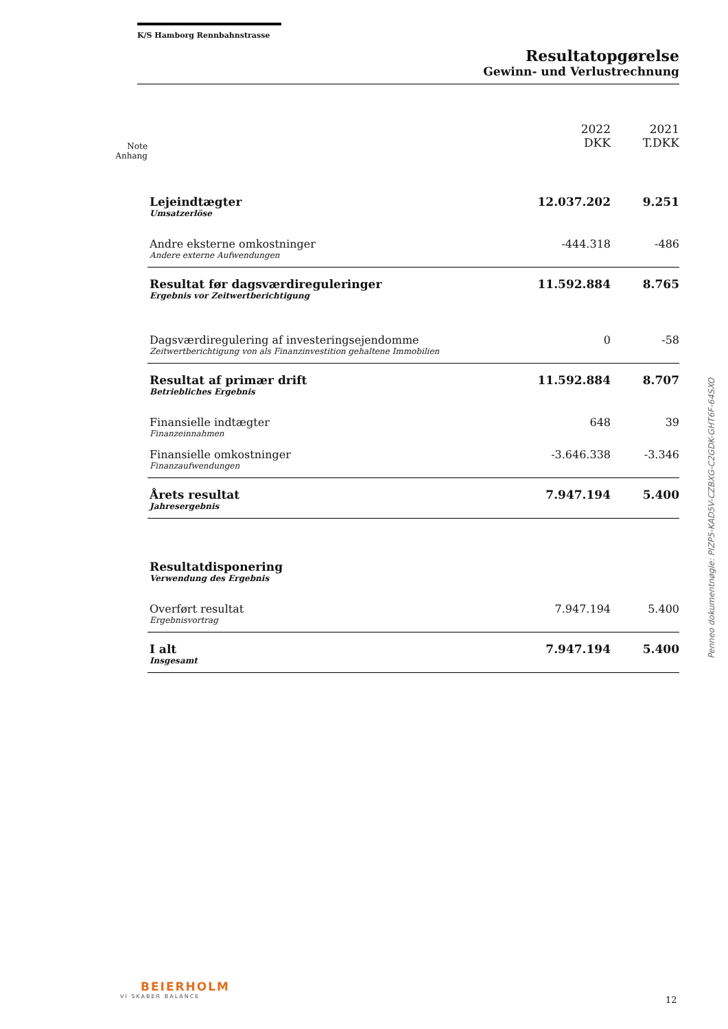K/S Hamborg Rennbahnstrasse
Resultatopgørelse
Gewinn- und Verlustrechnung
| Note Anhang | | 2022 DKK | 2021 T.DKK |
| --- | --- | --- | --- |
| | Lejeindtægter Umsatzerlöse | 12.037.202 | 9.251 |
| | Andre eksterne omkostninger Andere externe Aufwendungen | -444.318 | -486 |
| | Resultat før dagsværdireguleringer Ergebnis vor Zeitwertberichtigung | 11.592.884 | 8.765 |
| | Dagsværdiregulering af investeringsejendomme Zeitwertberichtigung von als Finanzinvestition gehaltene Immobilien | 0 | -58 |
| | Resultat af primær drift Betriebliches Ergebnis | 11.592.884 | 8.707 |
| | Finansielle indtægter Finanzeinnahmen | 648 | 39 |
| | Finansielle omkostninger Finanzaufwendungen | -3.646.338 | -3.346 |
| | Årets resultat Jahresergebnis | 7.947.194 | 5.400 |
| | Resultatdisponering Verwendung des Ergebnis | | |
| | Overført resultat Ergebnisvortrag | 7.947.194 | 5.400 |
| | I alt Insgesamt | 7.947.194 | 5.400 |
Penneo dokumentnøgle: PIZP5-KAD5V-CZBXG-C2GDK-GHT6F-64SXO
BEIERHOLM
VI SKABER BALANCE
12